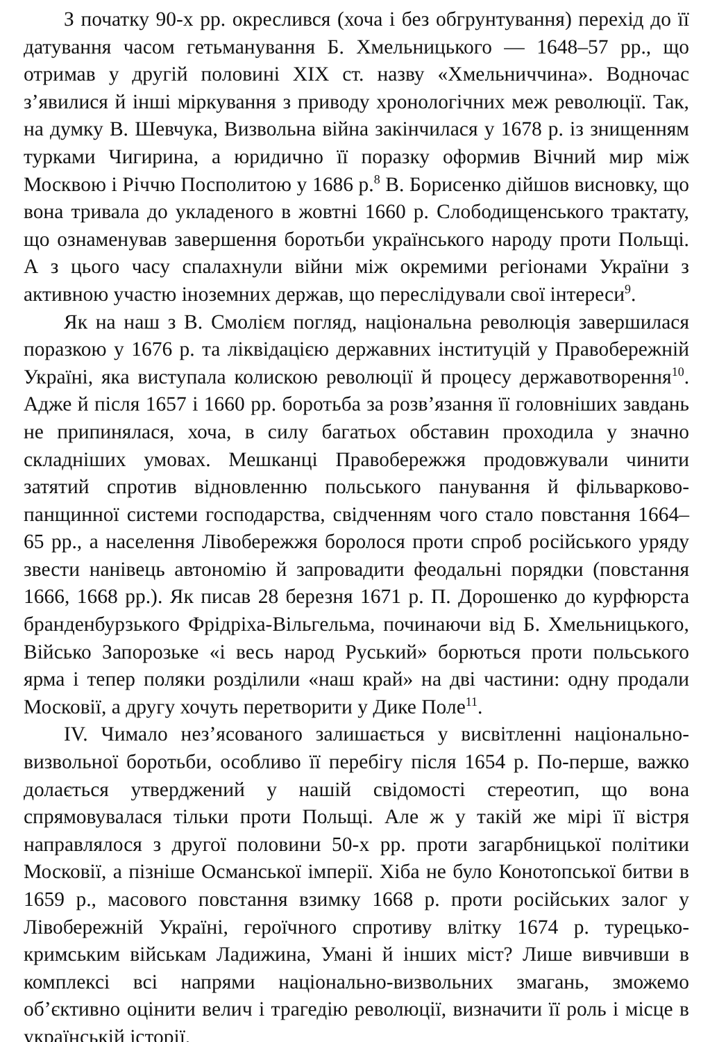З початку 90-х рр. окреслився (хоча і без обгрунтування) перехід до її датування часом гетьманування Б. Хмельницького — 1648–57 рр., що отримав у другій половині XIX ст. назву «Хмельниччина». Водночас з’явилися й інші міркування з приводу хронологічних меж революції. Так, на думку В. Шевчука, Визвольна війна закінчилася у 1678 р. із знищенням турками Чигирина, а юридично її поразку оформив Вічний мир між Москвою і Річчю Посполитою у 1686 р.<sup>8</sup> В. Борисенко дійшов висновку, що вона тривала до укладеного в жовтні 1660 р. Слободищенського трактату, що ознаменував завершення боротьби українського народу проти Польщі. А з цього часу спалахнули війни між окремими регіонами України з активною участю іноземних держав, що переслідували свої інтереси<sup>9</sup>.
Як на наш з В. Смолієм погляд, національна революція завершилася поразкою у 1676 р. та ліквідацією державних інституцій у Правобережній Україні, яка виступала колискою революції й процесу державотворення<sup>10</sup>. Адже й після 1657 і 1660 рр. боротьба за розв’язання її головніших завдань не припинялася, хоча, в силу багатьох обставин проходила у значно складніших умовах. Мешканці Правобережжя продовжували чинити затятий спротив відновленню польського панування й фільварково-панщинної системи господарства, свідченням чого стало повстання 1664–65 рр., а населення Лівобережжя боролося проти спроб російського уряду звести нанівець автономію й запровадити феодальні порядки (повстання 1666, 1668 рр.). Як писав 28 березня 1671 р. П. Дорошенко до курфюрста бранденбурзького Фрідріха-Вільгельма, починаючи від Б. Хмельницького, Військо Запорозьке «і весь народ Руський» борються проти польського ярма і тепер поляки розділили «наш край» на дві частини: одну продали Московії, а другу хочуть перетворити у Дике Поле<sup>11</sup>.
IV. Чимало нез’ясованого залишається у висвітленні національно-визвольної боротьби, особливо її перебігу після 1654 р. По-перше, важко долається утверджений у нашій свідомості стереотип, що вона спрямовувалася тільки проти Польщі. Але ж у такій же мірі її вістря направлялося з другої половини 50-х рр. проти загарбницької політики Московії, а пізніше Османської імперії. Хіба не було Конотопської битви в 1659 р., масового повстання взимку 1668 р. проти російських залог у Лівобережній Україні, героїчного спротиву влітку 1674 р. турецько-кримським військам Ладижина, Умані й інших міст? Лише вивчивши в комплексі всі напрями національно-визвольних змагань, зможемо об’єктивно оцінити велич і трагедію революції, визначити її роль і місце в українській історії.